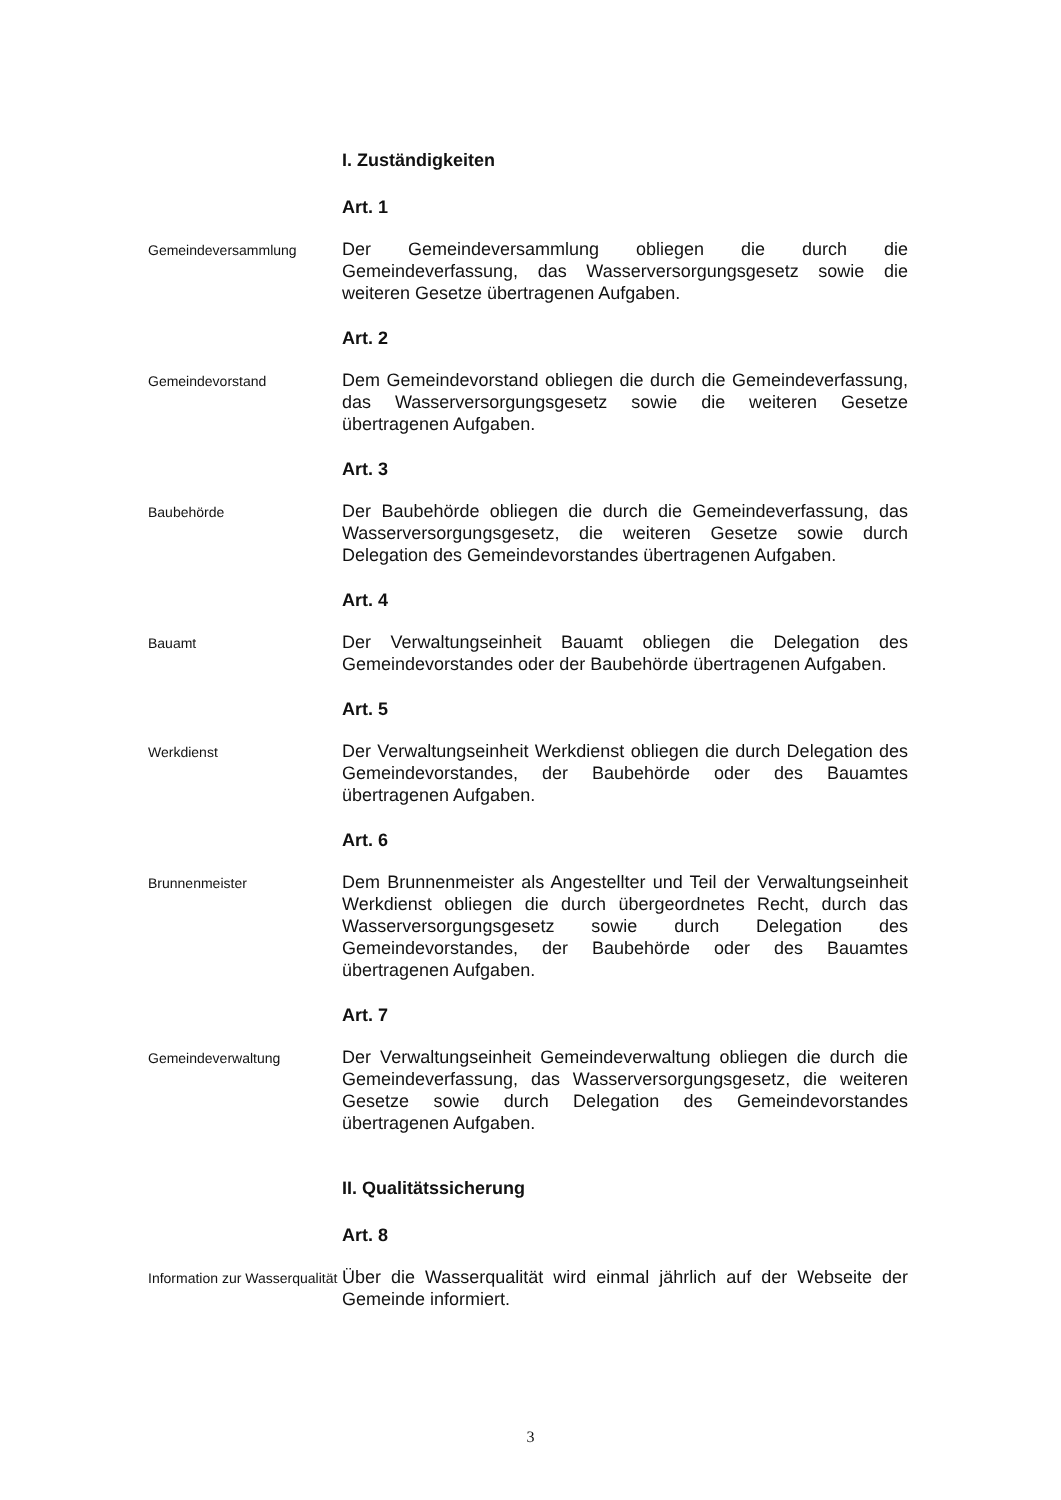I. Zuständigkeiten
Art. 1
Gemeindeversammlung
Der Gemeindeversammlung obliegen die durch die Gemeindeverfassung, das Wasserversorgungsgesetz sowie die weiteren Gesetze übertragenen Aufgaben.
Art. 2
Gemeindevorstand
Dem Gemeindevorstand obliegen die durch die Gemeindeverfassung, das Wasserversorgungsgesetz sowie die weiteren Gesetze übertragenen Aufgaben.
Art. 3
Baubehörde
Der Baubehörde obliegen die durch die Gemeindeverfassung, das Wasserversorgungsgesetz, die weiteren Gesetze sowie durch Delegation des Gemeindevorstandes übertragenen Aufgaben.
Art. 4
Bauamt
Der Verwaltungseinheit Bauamt obliegen die Delegation des Gemeindevorstandes oder der Baubehörde übertragenen Aufgaben.
Art. 5
Werkdienst
Der Verwaltungseinheit Werkdienst obliegen die durch Delegation des Gemeindevorstandes, der Baubehörde oder des Bauamtes übertragenen Aufgaben.
Art. 6
Brunnenmeister
Dem Brunnenmeister als Angestellter und Teil der Verwaltungseinheit Werkdienst obliegen die durch übergeordnetes Recht, durch das Wasserversorgungsgesetz sowie durch Delegation des Gemeindevorstandes, der Baubehörde oder des Bauamtes übertragenen Aufgaben.
Art. 7
Gemeindeverwaltung
Der Verwaltungseinheit Gemeindeverwaltung obliegen die durch die Gemeindeverfassung, das Wasserversorgungsgesetz, die weiteren Gesetze sowie durch Delegation des Gemeindevorstandes übertragenen Aufgaben.
II. Qualitätssicherung
Art. 8
Information zur Wasserqualität
Über die Wasserqualität wird einmal jährlich auf der Webseite der Gemeinde informiert.
3